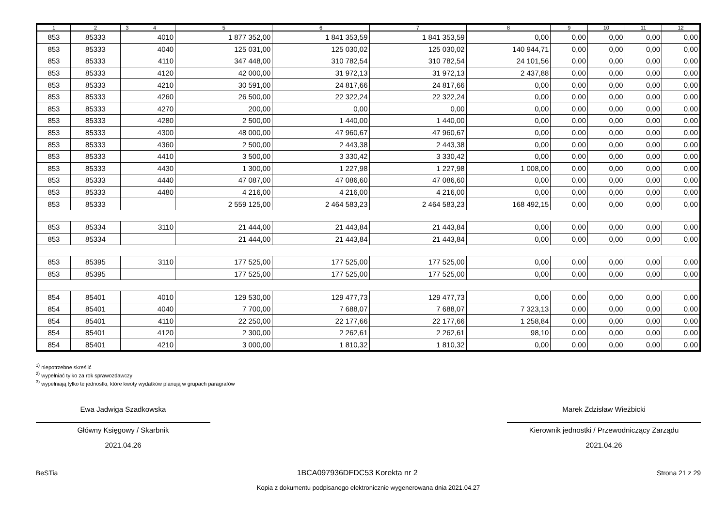| 1 | 2 | 3 | 4 | 5 | 6 | 7 | 8 | 9 | 10 | 11 | 12 |
| --- | --- | --- | --- | --- | --- | --- | --- | --- | --- | --- | --- |
| 853 | 85333 | | 4010 | 1 877 352,00 | 1 841 353,59 | 1 841 353,59 | 0,00 | 0,00 | 0,00 | 0,00 | 0,00 |
| 853 | 85333 | | 4040 | 125 031,00 | 125 030,02 | 125 030,02 | 140 944,71 | 0,00 | 0,00 | 0,00 | 0,00 |
| 853 | 85333 | | 4110 | 347 448,00 | 310 782,54 | 310 782,54 | 24 101,56 | 0,00 | 0,00 | 0,00 | 0,00 |
| 853 | 85333 | | 4120 | 42 000,00 | 31 972,13 | 31 972,13 | 2 437,88 | 0,00 | 0,00 | 0,00 | 0,00 |
| 853 | 85333 | | 4210 | 30 591,00 | 24 817,66 | 24 817,66 | 0,00 | 0,00 | 0,00 | 0,00 | 0,00 |
| 853 | 85333 | | 4260 | 26 500,00 | 22 322,24 | 22 322,24 | 0,00 | 0,00 | 0,00 | 0,00 | 0,00 |
| 853 | 85333 | | 4270 | 200,00 | 0,00 | 0,00 | 0,00 | 0,00 | 0,00 | 0,00 | 0,00 |
| 853 | 85333 | | 4280 | 2 500,00 | 1 440,00 | 1 440,00 | 0,00 | 0,00 | 0,00 | 0,00 | 0,00 |
| 853 | 85333 | | 4300 | 48 000,00 | 47 960,67 | 47 960,67 | 0,00 | 0,00 | 0,00 | 0,00 | 0,00 |
| 853 | 85333 | | 4360 | 2 500,00 | 2 443,38 | 2 443,38 | 0,00 | 0,00 | 0,00 | 0,00 | 0,00 |
| 853 | 85333 | | 4410 | 3 500,00 | 3 330,42 | 3 330,42 | 0,00 | 0,00 | 0,00 | 0,00 | 0,00 |
| 853 | 85333 | | 4430 | 1 300,00 | 1 227,98 | 1 227,98 | 1 008,00 | 0,00 | 0,00 | 0,00 | 0,00 |
| 853 | 85333 | | 4440 | 47 087,00 | 47 086,60 | 47 086,60 | 0,00 | 0,00 | 0,00 | 0,00 | 0,00 |
| 853 | 85333 | | 4480 | 4 216,00 | 4 216,00 | 4 216,00 | 0,00 | 0,00 | 0,00 | 0,00 | 0,00 |
| 853 | 85333 | | | 2 559 125,00 | 2 464 583,23 | 2 464 583,23 | 168 492,15 | 0,00 | 0,00 | 0,00 | 0,00 |
| 853 | 85334 | | 3110 | 21 444,00 | 21 443,84 | 21 443,84 | 0,00 | 0,00 | 0,00 | 0,00 | 0,00 |
| 853 | 85334 | | | 21 444,00 | 21 443,84 | 21 443,84 | 0,00 | 0,00 | 0,00 | 0,00 | 0,00 |
| 853 | 85395 | | 3110 | 177 525,00 | 177 525,00 | 177 525,00 | 0,00 | 0,00 | 0,00 | 0,00 | 0,00 |
| 853 | 85395 | | | 177 525,00 | 177 525,00 | 177 525,00 | 0,00 | 0,00 | 0,00 | 0,00 | 0,00 |
| 854 | 85401 | | 4010 | 129 530,00 | 129 477,73 | 129 477,73 | 0,00 | 0,00 | 0,00 | 0,00 | 0,00 |
| 854 | 85401 | | 4040 | 7 700,00 | 7 688,07 | 7 688,07 | 7 323,13 | 0,00 | 0,00 | 0,00 | 0,00 |
| 854 | 85401 | | 4110 | 22 250,00 | 22 177,66 | 22 177,66 | 1 258,84 | 0,00 | 0,00 | 0,00 | 0,00 |
| 854 | 85401 | | 4120 | 2 300,00 | 2 262,61 | 2 262,61 | 98,10 | 0,00 | 0,00 | 0,00 | 0,00 |
| 854 | 85401 | | 4210 | 3 000,00 | 1 810,32 | 1 810,32 | 0,00 | 0,00 | 0,00 | 0,00 | 0,00 |
<sup>1)</sup> niepotrzebne skreślić
<sup>2)</sup> wypełniać tylko za rok sprawozdawczy
<sup>3)</sup> wypełniają tylko te jednostki, które kwoty wydatków planują w grupach paragrafów
Ewa Jadwiga Szadkowska
Główny Księgowy / Skarbnik
2021.04.26
Marek Zdzisław Wieżbicki
Kierownik jednostki / Przewodniczący Zarządu
2021.04.26
BeSTia 1BCA097936DFDC53 Korekta nr 2 Strona 21 z 29
Kopia z dokumentu podpisanego elektronicznie wygenerowana dnia 2021.04.27